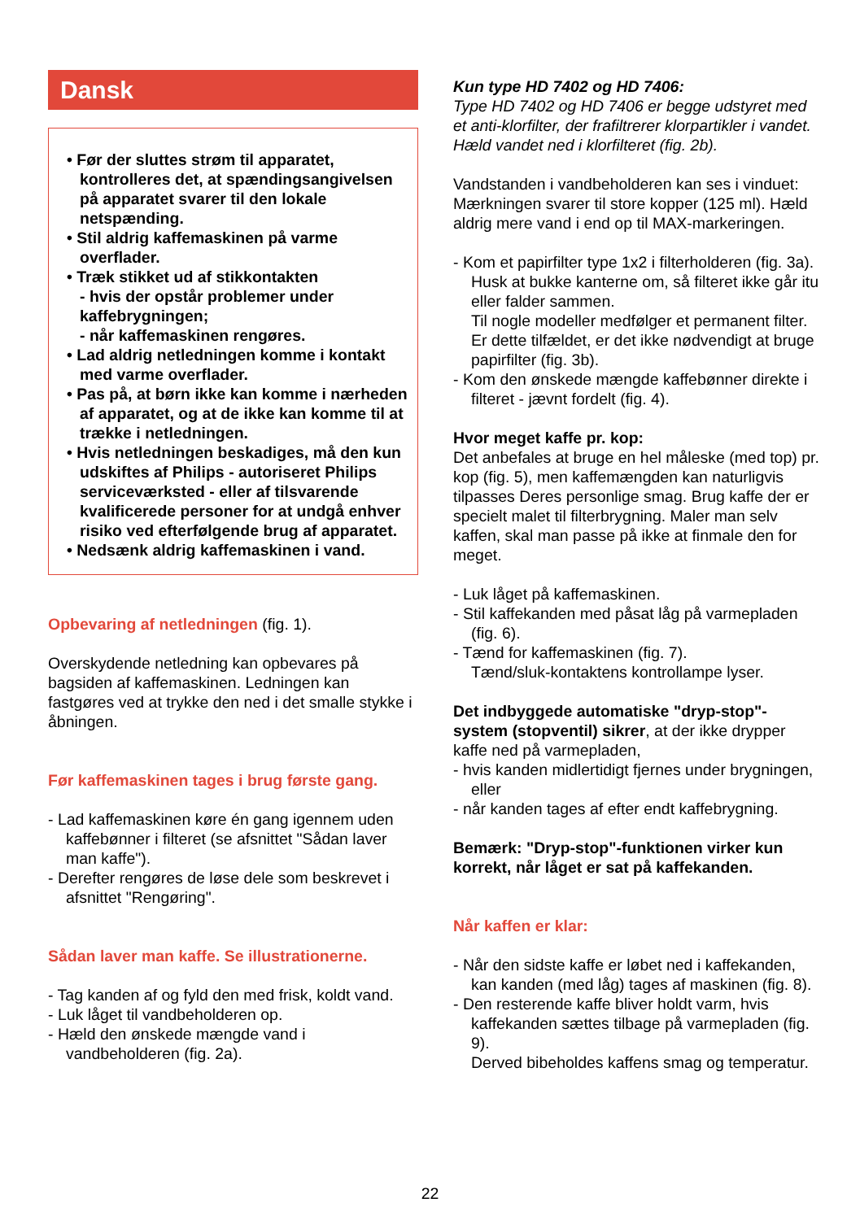Dansk
• Før der sluttes strøm til apparatet, kontrolleres det, at spændingsangivelsen på apparatet svarer til den lokale netspænding.
• Stil aldrig kaffemaskinen på varme overflader.
• Træk stikket ud af stikkontakten
- hvis der opstår problemer under kaffebrygningen;
- når kaffemaskinen rengøres.
• Lad aldrig netledningen komme i kontakt med varme overflader.
• Pas på, at børn ikke kan komme i nærheden af apparatet, og at de ikke kan komme til at trække i netledningen.
• Hvis netledningen beskadiges, må den kun udskiftes af Philips - autoriseret Philips serviceværksted - eller af tilsvarende kvalificerede personer for at undgå enhver risiko ved efterfølgende brug af apparatet.
• Nedsænk aldrig kaffemaskinen i vand.
Opbevaring af netledningen (fig. 1).
Overskydende netledning kan opbevares på bagsiden af kaffemaskinen. Ledningen kan fastgøres ved at trykke den ned i det smalle stykke i åbningen.
Før kaffemaskinen tages i brug første gang.
- Lad kaffemaskinen køre én gang igennem uden kaffebønner i filteret (se afsnittet "Sådan laver man kaffe").
- Derefter rengøres de løse dele som beskrevet i afsnittet "Rengøring".
Sådan laver man kaffe. Se illustrationerne.
- Tag kanden af og fyld den med frisk, koldt vand.
- Luk låget til vandbeholderen op.
- Hæld den ønskede mængde vand i vandbeholderen (fig. 2a).
Kun type HD 7402 og HD 7406:
Type HD 7402 og HD 7406 er begge udstyret med et anti-klorfilter, der frafiltrerer klorpartikler i vandet. Hæld vandet ned i klorfilteret (fig. 2b).
Vandstanden i vandbeholderen kan ses i vinduet: Mærkningen svarer til store kopper (125 ml). Hæld aldrig mere vand i end op til MAX-markeringen.
- Kom et papirfilter type 1x2 i filterholderen (fig. 3a). Husk at bukke kanterne om, så filteret ikke går itu eller falder sammen.
Til nogle modeller medfølger et permanent filter. Er dette tilfældet, er det ikke nødvendigt at bruge papirfilter (fig. 3b).
- Kom den ønskede mængde kaffebønner direkte i filteret - jævnt fordelt (fig. 4).
Hvor meget kaffe pr. kop:
Det anbefales at bruge en hel måleske (med top) pr. kop (fig. 5), men kaffemængden kan naturligvis tilpasses Deres personlige smag. Brug kaffe der er specielt malet til filterbrygning. Maler man selv kaffen, skal man passe på ikke at finmale den for meget.
- Luk låget på kaffemaskinen.
- Stil kaffekanden med påsat låg på varmepladen (fig. 6).
- Tænd for kaffemaskinen (fig. 7).
Tænd/sluk-kontaktens kontrollampe lyser.
Det indbyggede automatiske "dryp-stop"-system (stopventil) sikrer, at der ikke drypper kaffe ned på varmepladen,
- hvis kanden midlertidigt fjernes under brygningen, eller
- når kanden tages af efter endt kaffebrygning.
Bemærk: "Dryp-stop"-funktionen virker kun korrekt, når låget er sat på kaffekanden.
Når kaffen er klar:
- Når den sidste kaffe er løbet ned i kaffekanden, kan kanden (med låg) tages af maskinen (fig. 8).
- Den resterende kaffe bliver holdt varm, hvis kaffekanden sættes tilbage på varmepladen (fig. 9).
Derved bibeholdes kaffens smag og temperatur.
22